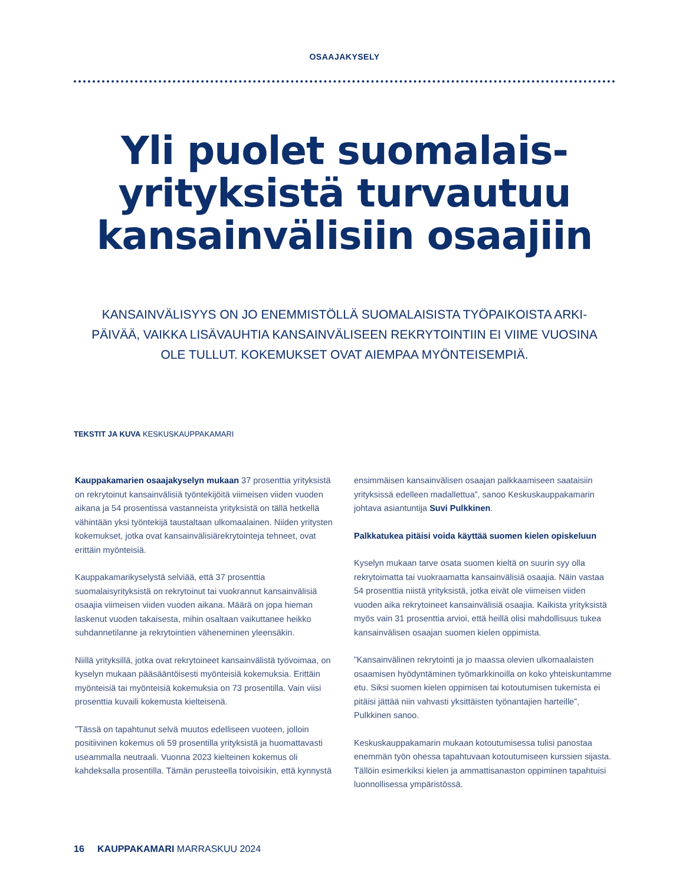OSAAJAKYSELY
Yli puolet suomalais-
yrityksistä turvautuu
kansainvälisiin osaajiin
KANSAINVÄLISYYS ON JO ENEMMISTÖLLÄ SUOMALAISISTA TYÖPAIKOISTA ARKI-PÄIVÄÄ, VAIKKA LISÄVAUHTIA KANSAINVÄLISEEN REKRYTOINTIIN EI VIIME VUOSINA OLE TULLUT. KOKEMUKSET OVAT AIEMPAA MYÖNTEISEMPIÄ.
TEKSTIT JA KUVA KESKUSKAUPPAKAMARI
Kauppakamarien osaajakyselyn mukaan 37 prosenttia yrityksistä on rekrytoinut kansainvälisiä työntekijöitä viimeisen viiden vuoden aikana ja 54 prosentissa vastanneista yrityksistä on tällä hetkellä vähintään yksi työntekijä taustaltaan ulkomaalainen. Niiden yritysten kokemukset, jotka ovat kansainvälisiärekrytointeja tehneet, ovat erittäin myönteisiä.
Kauppakamarikyselystä selviää, että 37 prosenttia suomalaisyrityksistä on rekrytoinut tai vuokrannut kansainvälisiä osaajia viimeisen viiden vuoden aikana. Määrä on jopa hieman laskenut vuoden takaisesta, mihin osaltaan vaikuttanee heikko suhdannetilanne ja rekrytointien väheneminen yleensäkin.
Niillä yrityksillä, jotka ovat rekrytoineet kansainvälistä työvoimaa, on kyselyn mukaan pääsääntöisesti myönteisiä kokemuksia. Erittäin myönteisiä tai myönteisiä kokemuksia on 73 prosentilla. Vain viisi prosenttia kuvaili kokemusta kielteisenä.
”Tässä on tapahtunut selvä muutos edelliseen vuoteen, jolloin positiivinen kokemus oli 59 prosentilla yrityksistä ja huomattavasti useammalla neutraali. Vuonna 2023 kielteinen kokemus oli kahdeksalla prosentilla. Tämän perusteella toivoisikin, että kynnystä ensimmäisen kansainvälisen osaajan palkkaamiseen saataisiin yrityksissä edelleen madallettua”, sanoo Keskuskauppakamarin johtava asiantuntija Suvi Pulkkinen.
Palkkatukea pitäisi voida käyttää suomen kielen opiskeluun
Kyselyn mukaan tarve osata suomen kieltä on suurin syy olla rekrytoimatta tai vuokraamatta kansainvälisiä osaajia. Näin vastaa 54 prosenttia niistä yrityksistä, jotka eivät ole viimeisen viiden vuoden aika rekrytoineet kansainvälisiä osaajia. Kaikista yrityksistä myös vain 31 prosenttia arvioi, että heillä olisi mahdollisuus tukea kansainvälisen osaajan suomen kielen oppimista.
”Kansainvälinen rekrytointi ja jo maassa olevien ulkomaalaisten osaamisen hyödyntäminen työmarkkinoilla on koko yhteiskuntamme etu. Siksi suomen kielen oppimisen tai kotoutumisen tukemista ei pitäisi jättää niin vahvasti yksittäisten työnantajien harteille”, Pulkkinen sanoo.
Keskuskauppakamarin mukaan kotoutumisessa tulisi panostaa enemmän työn ohessa tapahtuvaan kotoutumiseen kurssien sijasta. Tällöin esimerkiksi kielen ja ammattisanaston oppiminen tapahtuisi luonnollisessa ympäristössä.
16 KAUPPAKAMARI MARRASKUU 2024